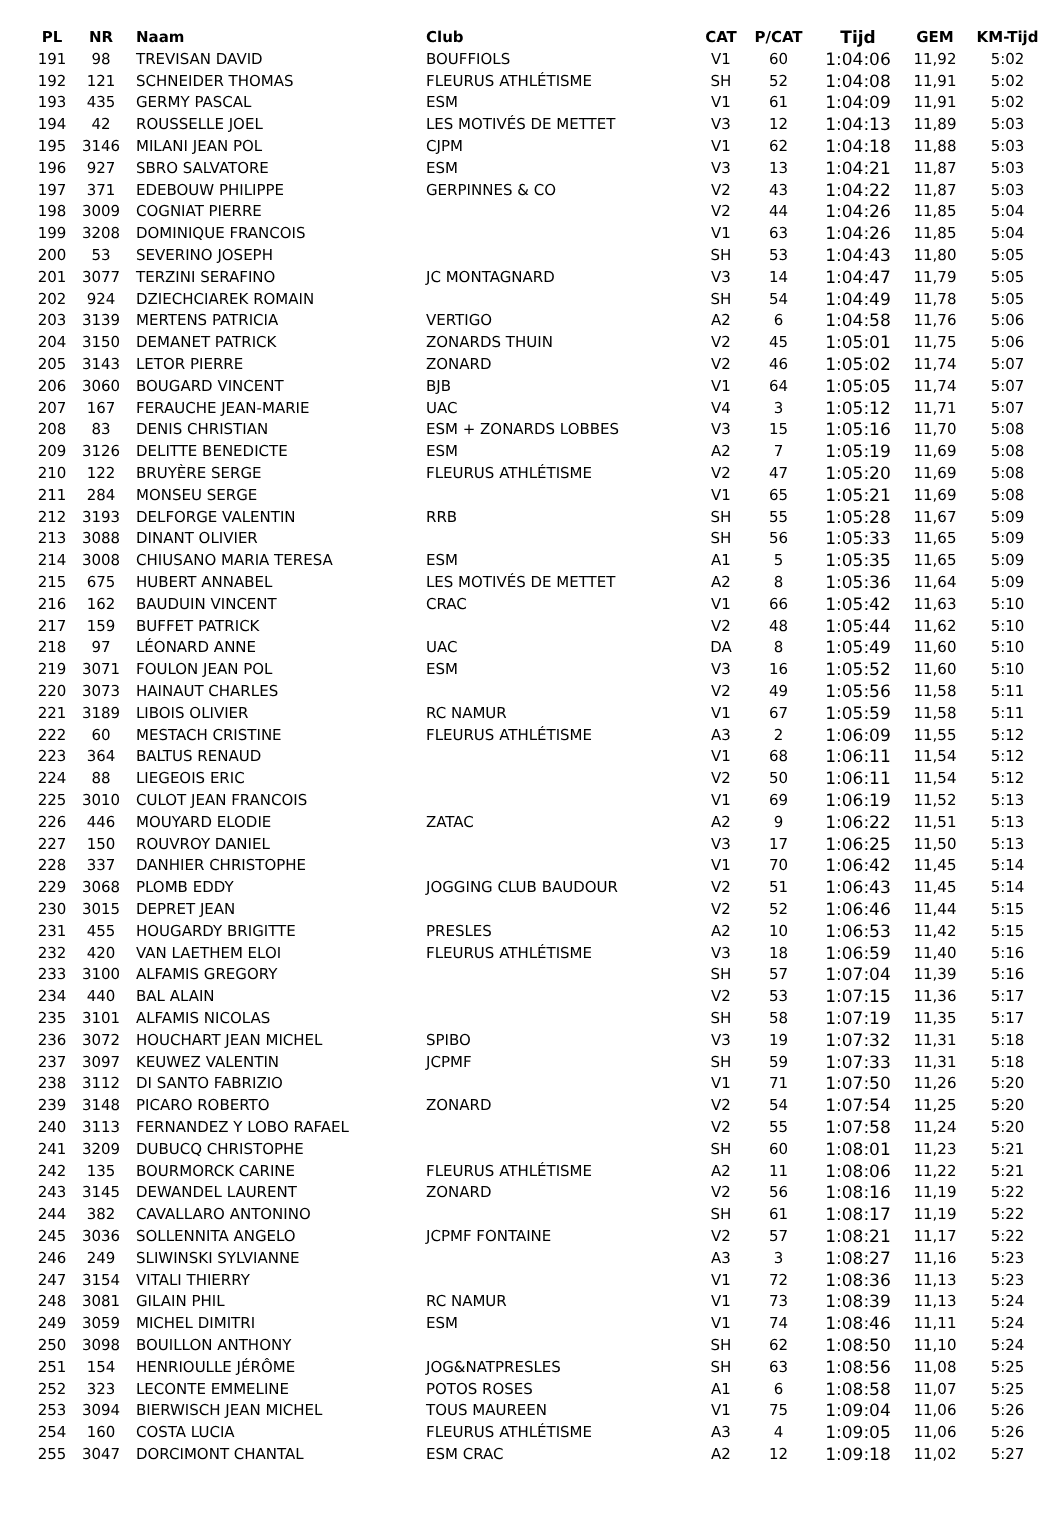| PL | NR | Naam | Club | CAT | P/CAT | Tijd | GEM | KM-Tijd |
| --- | --- | --- | --- | --- | --- | --- | --- | --- |
| 191 | 98 | TREVISAN DAVID | BOUFFIOLS | V1 | 60 | 1:04:06 | 11,92 | 5:02 |
| 192 | 121 | SCHNEIDER THOMAS | FLEURUS ATHLÉTISME | SH | 52 | 1:04:08 | 11,91 | 5:02 |
| 193 | 435 | GERMY PASCAL | ESM | V1 | 61 | 1:04:09 | 11,91 | 5:02 |
| 194 | 42 | ROUSSELLE JOEL | LES MOTIVÉS DE METTET | V3 | 12 | 1:04:13 | 11,89 | 5:03 |
| 195 | 3146 | MILANI JEAN POL | CJPM | V1 | 62 | 1:04:18 | 11,88 | 5:03 |
| 196 | 927 | SBRO SALVATORE | ESM | V3 | 13 | 1:04:21 | 11,87 | 5:03 |
| 197 | 371 | EDEBOUW PHILIPPE | GERPINNES & CO | V2 | 43 | 1:04:22 | 11,87 | 5:03 |
| 198 | 3009 | COGNIAT PIERRE | | V2 | 44 | 1:04:26 | 11,85 | 5:04 |
| 199 | 3208 | DOMINIQUE FRANCOIS | | V1 | 63 | 1:04:26 | 11,85 | 5:04 |
| 200 | 53 | SEVERINO JOSEPH | | SH | 53 | 1:04:43 | 11,80 | 5:05 |
| 201 | 3077 | TERZINI SERAFINO | JC MONTAGNARD | V3 | 14 | 1:04:47 | 11,79 | 5:05 |
| 202 | 924 | DZIECHCIAREK ROMAIN | | SH | 54 | 1:04:49 | 11,78 | 5:05 |
| 203 | 3139 | MERTENS PATRICIA | VERTIGO | A2 | 6 | 1:04:58 | 11,76 | 5:06 |
| 204 | 3150 | DEMANET PATRICK | ZONARDS THUIN | V2 | 45 | 1:05:01 | 11,75 | 5:06 |
| 205 | 3143 | LETOR PIERRE | ZONARD | V2 | 46 | 1:05:02 | 11,74 | 5:07 |
| 206 | 3060 | BOUGARD VINCENT | BJB | V1 | 64 | 1:05:05 | 11,74 | 5:07 |
| 207 | 167 | FERAUCHE JEAN-MARIE | UAC | V4 | 3 | 1:05:12 | 11,71 | 5:07 |
| 208 | 83 | DENIS CHRISTIAN | ESM + ZONARDS LOBBES | V3 | 15 | 1:05:16 | 11,70 | 5:08 |
| 209 | 3126 | DELITTE BENEDICTE | ESM | A2 | 7 | 1:05:19 | 11,69 | 5:08 |
| 210 | 122 | BRUYÈRE SERGE | FLEURUS ATHLÉTISME | V2 | 47 | 1:05:20 | 11,69 | 5:08 |
| 211 | 284 | MONSEU SERGE | | V1 | 65 | 1:05:21 | 11,69 | 5:08 |
| 212 | 3193 | DELFORGE VALENTIN | RRB | SH | 55 | 1:05:28 | 11,67 | 5:09 |
| 213 | 3088 | DINANT OLIVIER | | SH | 56 | 1:05:33 | 11,65 | 5:09 |
| 214 | 3008 | CHIUSANO MARIA TERESA | ESM | A1 | 5 | 1:05:35 | 11,65 | 5:09 |
| 215 | 675 | HUBERT ANNABEL | LES MOTIVÉS DE METTET | A2 | 8 | 1:05:36 | 11,64 | 5:09 |
| 216 | 162 | BAUDUIN VINCENT | CRAC | V1 | 66 | 1:05:42 | 11,63 | 5:10 |
| 217 | 159 | BUFFET PATRICK | | V2 | 48 | 1:05:44 | 11,62 | 5:10 |
| 218 | 97 | LÉONARD ANNE | UAC | DA | 8 | 1:05:49 | 11,60 | 5:10 |
| 219 | 3071 | FOULON JEAN POL | ESM | V3 | 16 | 1:05:52 | 11,60 | 5:10 |
| 220 | 3073 | HAINAUT CHARLES | | V2 | 49 | 1:05:56 | 11,58 | 5:11 |
| 221 | 3189 | LIBOIS OLIVIER | RC NAMUR | V1 | 67 | 1:05:59 | 11,58 | 5:11 |
| 222 | 60 | MESTACH CRISTINE | FLEURUS ATHLÉTISME | A3 | 2 | 1:06:09 | 11,55 | 5:12 |
| 223 | 364 | BALTUS RENAUD | | V1 | 68 | 1:06:11 | 11,54 | 5:12 |
| 224 | 88 | LIEGEOIS ERIC | | V2 | 50 | 1:06:11 | 11,54 | 5:12 |
| 225 | 3010 | CULOT JEAN FRANCOIS | | V1 | 69 | 1:06:19 | 11,52 | 5:13 |
| 226 | 446 | MOUYARD ELODIE | ZATAC | A2 | 9 | 1:06:22 | 11,51 | 5:13 |
| 227 | 150 | ROUVROY DANIEL | | V3 | 17 | 1:06:25 | 11,50 | 5:13 |
| 228 | 337 | DANHIER CHRISTOPHE | | V1 | 70 | 1:06:42 | 11,45 | 5:14 |
| 229 | 3068 | PLOMB EDDY | JOGGING CLUB BAUDOUR | V2 | 51 | 1:06:43 | 11,45 | 5:14 |
| 230 | 3015 | DEPRET JEAN | | V2 | 52 | 1:06:46 | 11,44 | 5:15 |
| 231 | 455 | HOUGARDY BRIGITTE | PRESLES | A2 | 10 | 1:06:53 | 11,42 | 5:15 |
| 232 | 420 | VAN LAETHEM ELOI | FLEURUS ATHLÉTISME | V3 | 18 | 1:06:59 | 11,40 | 5:16 |
| 233 | 3100 | ALFAMIS GREGORY | | SH | 57 | 1:07:04 | 11,39 | 5:16 |
| 234 | 440 | BAL ALAIN | | V2 | 53 | 1:07:15 | 11,36 | 5:17 |
| 235 | 3101 | ALFAMIS NICOLAS | | SH | 58 | 1:07:19 | 11,35 | 5:17 |
| 236 | 3072 | HOUCHART JEAN MICHEL | SPIBO | V3 | 19 | 1:07:32 | 11,31 | 5:18 |
| 237 | 3097 | KEUWEZ VALENTIN | JCPMF | SH | 59 | 1:07:33 | 11,31 | 5:18 |
| 238 | 3112 | DI SANTO FABRIZIO | | V1 | 71 | 1:07:50 | 11,26 | 5:20 |
| 239 | 3148 | PICARO ROBERTO | ZONARD | V2 | 54 | 1:07:54 | 11,25 | 5:20 |
| 240 | 3113 | FERNANDEZ Y LOBO RAFAEL | | V2 | 55 | 1:07:58 | 11,24 | 5:20 |
| 241 | 3209 | DUBUCQ CHRISTOPHE | | SH | 60 | 1:08:01 | 11,23 | 5:21 |
| 242 | 135 | BOURMORCK CARINE | FLEURUS ATHLÉTISME | A2 | 11 | 1:08:06 | 11,22 | 5:21 |
| 243 | 3145 | DEWANDEL LAURENT | ZONARD | V2 | 56 | 1:08:16 | 11,19 | 5:22 |
| 244 | 382 | CAVALLARO ANTONINO | | SH | 61 | 1:08:17 | 11,19 | 5:22 |
| 245 | 3036 | SOLLENNITA ANGELO | JCPMF FONTAINE | V2 | 57 | 1:08:21 | 11,17 | 5:22 |
| 246 | 249 | SLIWINSKI SYLVIANNE | | A3 | 3 | 1:08:27 | 11,16 | 5:23 |
| 247 | 3154 | VITALI THIERRY | | V1 | 72 | 1:08:36 | 11,13 | 5:23 |
| 248 | 3081 | GILAIN PHIL | RC NAMUR | V1 | 73 | 1:08:39 | 11,13 | 5:24 |
| 249 | 3059 | MICHEL DIMITRI | ESM | V1 | 74 | 1:08:46 | 11,11 | 5:24 |
| 250 | 3098 | BOUILLON ANTHONY | | SH | 62 | 1:08:50 | 11,10 | 5:24 |
| 251 | 154 | HENRIOULLE JÉRÔME | JOG&NATPRESLES | SH | 63 | 1:08:56 | 11,08 | 5:25 |
| 252 | 323 | LECONTE EMMELINE | POTOS ROSES | A1 | 6 | 1:08:58 | 11,07 | 5:25 |
| 253 | 3094 | BIERWISCH JEAN MICHEL | TOUS MAUREEN | V1 | 75 | 1:09:04 | 11,06 | 5:26 |
| 254 | 160 | COSTA LUCIA | FLEURUS ATHLÉTISME | A3 | 4 | 1:09:05 | 11,06 | 5:26 |
| 255 | 3047 | DORCIMONT CHANTAL | ESM CRAC | A2 | 12 | 1:09:18 | 11,02 | 5:27 |